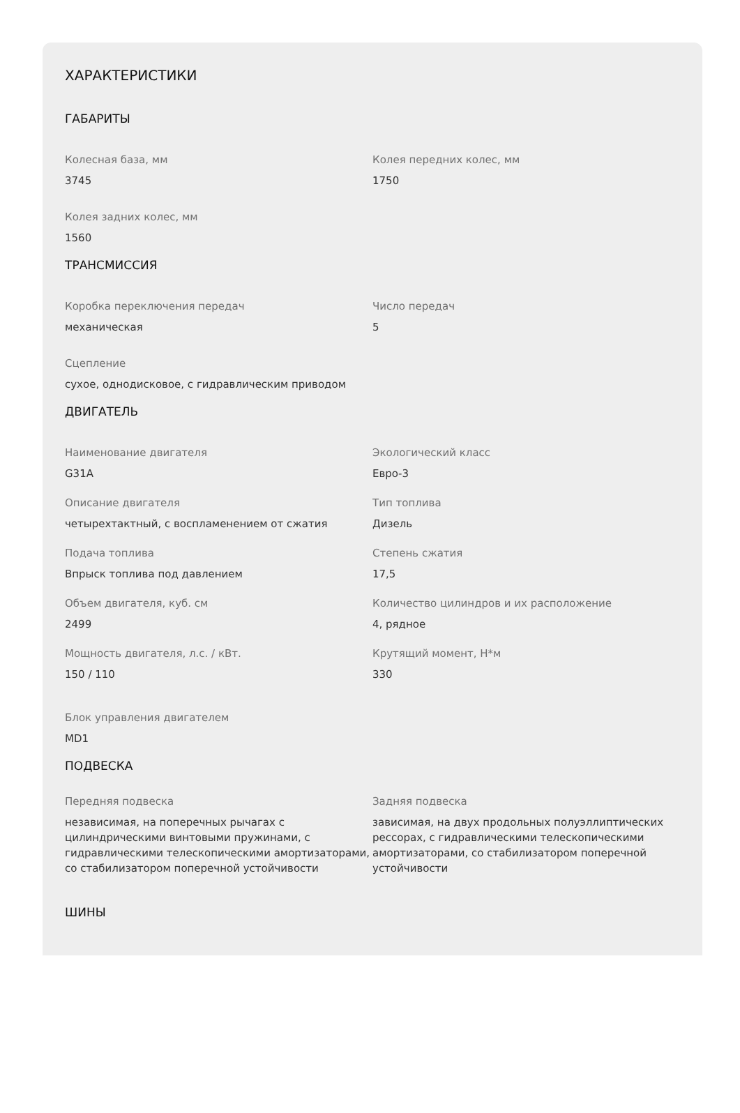ХАРАКТЕРИСТИКИ
ГАБАРИТЫ
Колесная база, мм
3745
Колея передних колес, мм
1750
Колея задних колес, мм
1560
ТРАНСМИССИЯ
Коробка переключения передач
механическая
Число передач
5
Сцепление
сухое, однодисковое, с гидравлическим приводом
ДВИГАТЕЛЬ
Наименование двигателя
G31A
Экологический класс
Евро-3
Описание двигателя
четырехтактный, с воспламенением от сжатия
Тип топлива
Дизель
Подача топлива
Впрыск топлива под давлением
Степень сжатия
17,5
Объем двигателя, куб. см
2499
Количество цилиндров и их расположение
4, рядное
Мощность двигателя, л.с. / кВт.
150 / 110
Крутящий момент, Н*м
330
Блок управления двигателем
MD1
ПОДВЕСКА
Передняя подвеска
независимая, на поперечных рычагах с цилиндрическими винтовыми пружинами, с гидравлическими телескопическими амортизаторами, со стабилизатором поперечной устойчивости
Задняя подвеска
зависимая, на двух продольных полуэллиптических рессорах, с гидравлическими телескопическими амортизаторами, со стабилизатором поперечной устойчивости
ШИНЫ